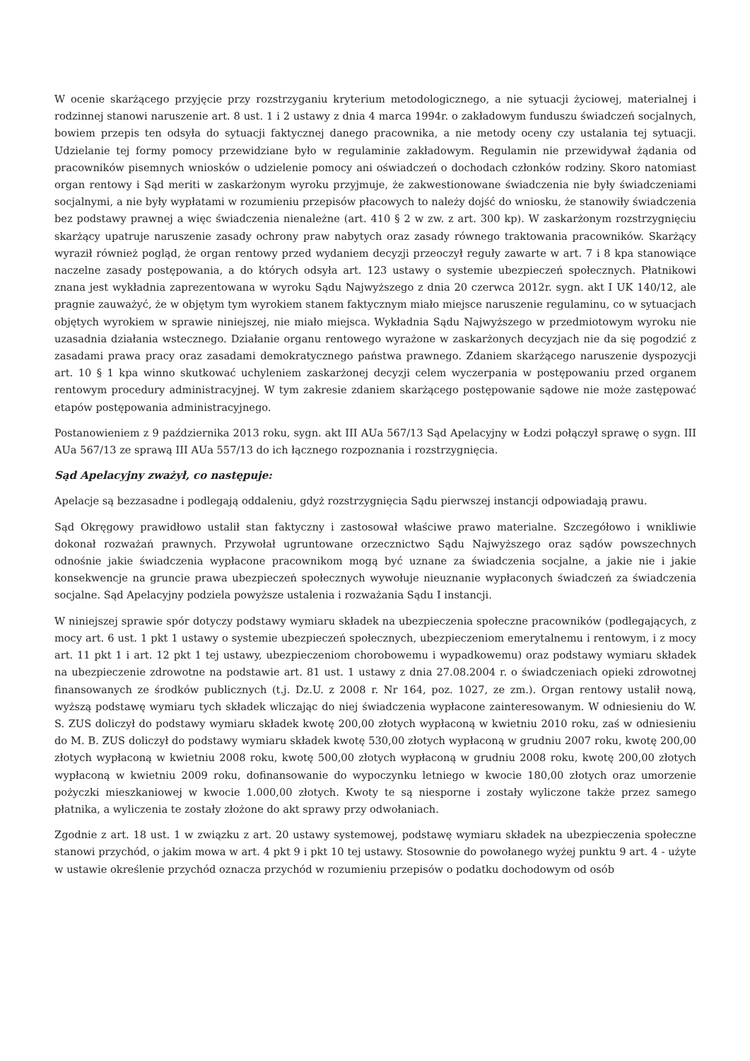W ocenie skarżącego przyjęcie przy rozstrzyganiu kryterium metodologicznego, a nie sytuacji życiowej, materialnej i rodzinnej stanowi naruszenie art. 8 ust. 1 i 2 ustawy z dnia 4 marca 1994r. o zakładowym funduszu świadczeń socjalnych, bowiem przepis ten odsyła do sytuacji faktycznej danego pracownika, a nie metody oceny czy ustalania tej sytuacji. Udzielanie tej formy pomocy przewidziane było w regulaminie zakładowym. Regulamin nie przewidywał żądania od pracowników pisemnych wniosków o udzielenie pomocy ani oświadczeń o dochodach członków rodziny. Skoro natomiast organ rentowy i Sąd meriti w zaskarżonym wyroku przyjmuje, że zakwestionowane świadczenia nie były świadczeniami socjalnymi, a nie były wypłatami w rozumieniu przepisów płacowych to należy dojść do wniosku, że stanowiły świadczenia bez podstawy prawnej a więc świadczenia nienależne (art. 410 § 2 w zw. z art. 300 kp). W zaskarżonym rozstrzygnięciu skarżący upatruje naruszenie zasady ochrony praw nabytych oraz zasady równego traktowania pracowników. Skarżący wyraził również pogląd, że organ rentowy przed wydaniem decyzji przeoczył reguły zawarte w art. 7 i 8 kpa stanowiące naczelne zasady postępowania, a do których odsyła art. 123 ustawy o systemie ubezpieczeń społecznych. Płatnikowi znana jest wykładnia zaprezentowana w wyroku Sądu Najwyższego z dnia 20 czerwca 2012r. sygn. akt I UK 140/12, ale pragnie zauważyć, że w objętym tym wyrokiem stanem faktycznym miało miejsce naruszenie regulaminu, co w sytuacjach objętych wyrokiem w sprawie niniejszej, nie miało miejsca. Wykładnia Sądu Najwyższego w przedmiotowym wyroku nie uzasadnia działania wstecznego. Działanie organu rentowego wyrażone w zaskarżonych decyzjach nie da się pogodzić z zasadami prawa pracy oraz zasadami demokratycznego państwa prawnego. Zdaniem skarżącego naruszenie dyspozycji art. 10 § 1 kpa winno skutkować uchyleniem zaskarżonej decyzji celem wyczerpania w postępowaniu przed organem rentowym procedury administracyjnej. W tym zakresie zdaniem skarżącego postępowanie sądowe nie może zastępować etapów postępowania administracyjnego.
Postanowieniem z 9 października 2013 roku, sygn. akt III AUa 567/13 Sąd Apelacyjny w Łodzi połączył sprawę o sygn. III AUa 567/13 ze sprawą III AUa 557/13 do ich łącznego rozpoznania i rozstrzygnięcia.
Sąd Apelacyjny zważył, co następuje:
Apelacje są bezzasadne i podlegają oddaleniu, gdyż rozstrzygnięcia Sądu pierwszej instancji odpowiadają prawu.
Sąd Okręgowy prawidłowo ustalił stan faktyczny i zastosował właściwe prawo materialne. Szczegółowo i wnikliwie dokonał rozważań prawnych. Przywołał ugruntowane orzecznictwo Sądu Najwyższego oraz sądów powszechnych odnośnie jakie świadczenia wypłacone pracownikom mogą być uznane za świadczenia socjalne, a jakie nie i jakie konsekwencje na gruncie prawa ubezpieczeń społecznych wywołuje nieuznanie wypłaconych świadczeń za świadczenia socjalne. Sąd Apelacyjny podziela powyższe ustalenia i rozważania Sądu I instancji.
W niniejszej sprawie spór dotyczy podstawy wymiaru składek na ubezpieczenia społeczne pracowników (podlegających, z mocy art. 6 ust. 1 pkt 1 ustawy o systemie ubezpieczeń społecznych, ubezpieczeniom emerytalnemu i rentowym, i z mocy art. 11 pkt 1 i art. 12 pkt 1 tej ustawy, ubezpieczeniom chorobowemu i wypadkowemu) oraz podstawy wymiaru składek na ubezpieczenie zdrowotne na podstawie art. 81 ust. 1 ustawy z dnia 27.08.2004 r. o świadczeniach opieki zdrowotnej finansowanych ze środków publicznych (t.j. Dz.U. z 2008 r. Nr 164, poz. 1027, ze zm.). Organ rentowy ustalił nową, wyższą podstawę wymiaru tych składek wliczając do niej świadczenia wypłacone zainteresowanym. W odniesieniu do W. S. ZUS doliczył do podstawy wymiaru składek kwotę 200,00 złotych wypłaconą w kwietniu 2010 roku, zaś w odniesieniu do M. B. ZUS doliczył do podstawy wymiaru składek kwotę 530,00 złotych wypłaconą w grudniu 2007 roku, kwotę 200,00 złotych wypłaconą w kwietniu 2008 roku, kwotę 500,00 złotych wypłaconą w grudniu 2008 roku, kwotę 200,00 złotych wypłaconą w kwietniu 2009 roku, dofinansowanie do wypoczynku letniego w kwocie 180,00 złotych oraz umorzenie pożyczki mieszkaniowej w kwocie 1.000,00 złotych. Kwoty te są niesporne i zostały wyliczone także przez samego płatnika, a wyliczenia te zostały złożone do akt sprawy przy odwołaniach.
Zgodnie z art. 18 ust. 1 w związku z art. 20 ustawy systemowej, podstawę wymiaru składek na ubezpieczenia społeczne stanowi przychód, o jakim mowa w art. 4 pkt 9 i pkt 10 tej ustawy. Stosownie do powołanego wyżej punktu 9 art. 4 - użyte w ustawie określenie przychód oznacza przychód w rozumieniu przepisów o podatku dochodowym od osób